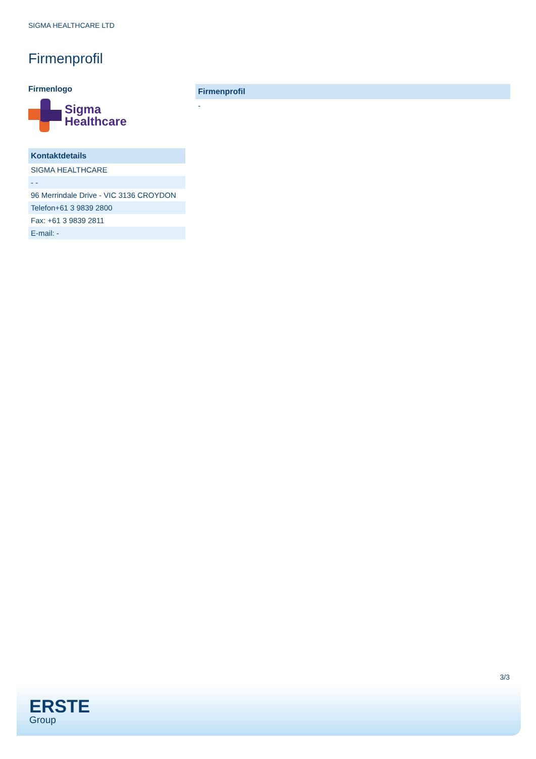SIGMA HEALTHCARE LTD
Firmenprofil
Firmenlogo
Sigma
Healthcare
| Kontaktdetails |
| --- |
| SIGMA HEALTHCARE |
| - - |
| 96 Merrindale Drive - VIC 3136 CROYDON |
| Telefon+61 3 9839 2800 |
| Fax: +61 3 9839 2811 |
| E-mail: - |
| Firmenprofil |
| --- |
| - |
3/3
ERSTE
Group